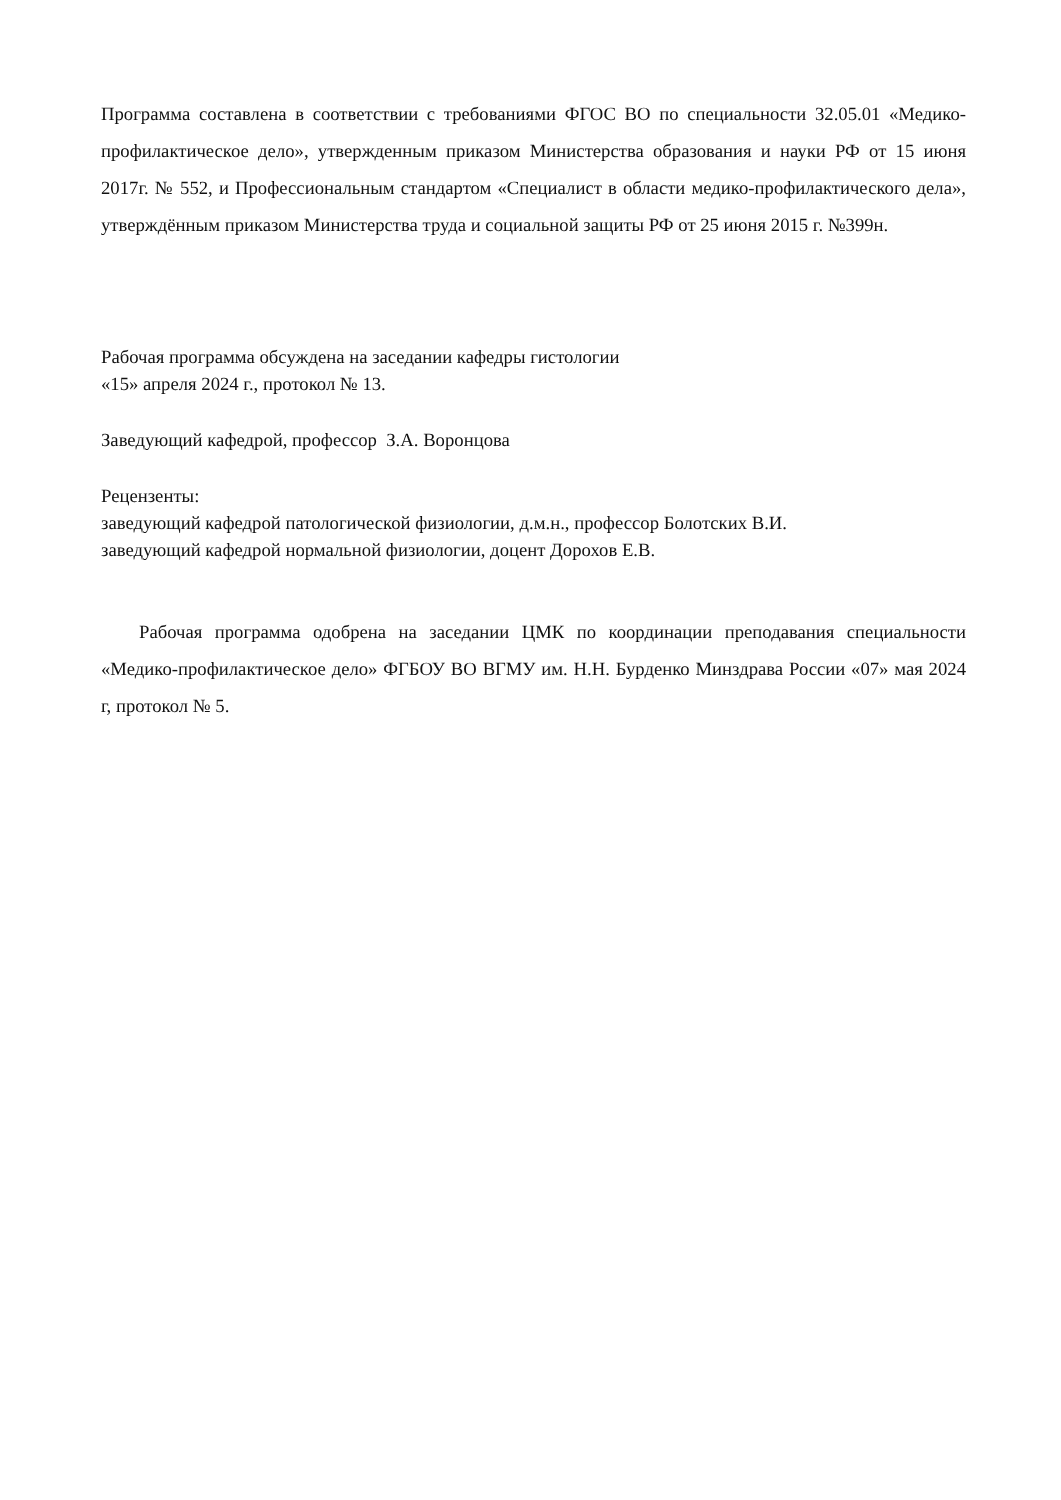Программа составлена в соответствии с требованиями ФГОС ВО по специальности 32.05.01 «Медико-профилактическое дело», утвержденным приказом Министерства образования и науки РФ от 15 июня 2017г. № 552, и Профессиональным стандартом «Специалист в области медико-профилактического дела», утверждённым приказом Министерства труда и социальной защиты РФ от 25 июня 2015 г. №399н.
Рабочая программа обсуждена на заседании кафедры гистологии
«15» апреля 2024 г., протокол № 13.
Заведующий кафедрой, профессор З.А. Воронцова
Рецензенты:
заведующий кафедрой патологической физиологии, д.м.н., профессор Болотских В.И.
заведующий кафедрой нормальной физиологии, доцент Дорохов Е.В.
Рабочая программа одобрена на заседании ЦМК по координации преподавания специальности «Медико-профилактическое дело» ФГБОУ ВО ВГМУ им. Н.Н. Бурденко Минздрава России «07» мая 2024 г, протокол № 5.